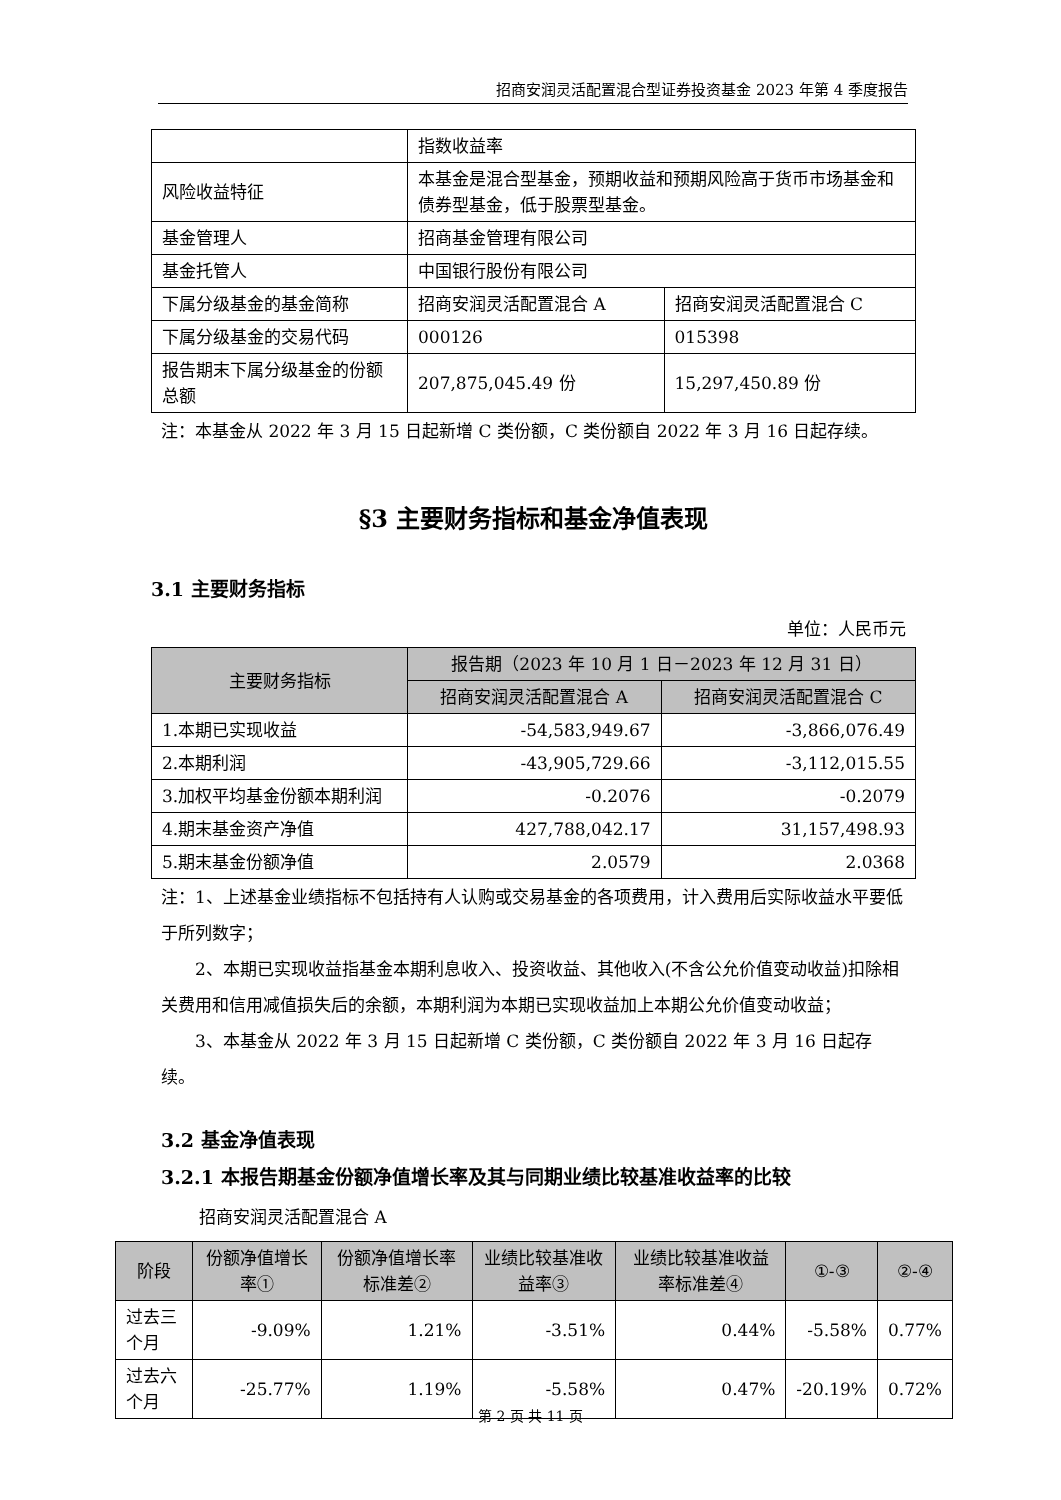招商安润灵活配置混合型证券投资基金 2023 年第 4 季度报告
| | 指数收益率 | |
| 风险收益特征 | 本基金是混合型基金，预期收益和预期风险高于货币市场基金和债券型基金，低于股票型基金。 | |
| 基金管理人 | 招商基金管理有限公司 | |
| 基金托管人 | 中国银行股份有限公司 | |
| 下属分级基金的基金简称 | 招商安润灵活配置混合 A | 招商安润灵活配置混合 C |
| 下属分级基金的交易代码 | 000126 | 015398 |
| 报告期末下属分级基金的份额总额 | 207,875,045.49 份 | 15,297,450.89 份 |
注：本基金从 2022 年 3 月 15 日起新增 C 类份额，C 类份额自 2022 年 3 月 16 日起存续。
§3 主要财务指标和基金净值表现
3.1 主要财务指标
单位：人民币元
| 主要财务指标 | 报告期（2023 年 10 月 1 日－2023 年 12 月 31 日） | |
| --- | --- | --- |
| | 招商安润灵活配置混合 A | 招商安润灵活配置混合 C |
| 1.本期已实现收益 | -54,583,949.67 | -3,866,076.49 |
| 2.本期利润 | -43,905,729.66 | -3,112,015.55 |
| 3.加权平均基金份额本期利润 | -0.2076 | -0.2079 |
| 4.期末基金资产净值 | 427,788,042.17 | 31,157,498.93 |
| 5.期末基金份额净值 | 2.0579 | 2.0368 |
注：1、上述基金业绩指标不包括持有人认购或交易基金的各项费用，计入费用后实际收益水平要低于所列数字；
2、本期已实现收益指基金本期利息收入、投资收益、其他收入(不含公允价值变动收益)扣除相关费用和信用减值损失后的余额，本期利润为本期已实现收益加上本期公允价值变动收益；
3、本基金从 2022 年 3 月 15 日起新增 C 类份额，C 类份额自 2022 年 3 月 16 日起存续。
3.2 基金净值表现
3.2.1 本报告期基金份额净值增长率及其与同期业绩比较基准收益率的比较
招商安润灵活配置混合 A
| 阶段 | 份额净值增长率① | 份额净值增长率标准差② | 业绩比较基准收益率③ | 业绩比较基准收益率标准差④ | ①-③ | ②-④ |
| --- | --- | --- | --- | --- | --- | --- |
| 过去三个月 | -9.09% | 1.21% | -3.51% | 0.44% | -5.58% | 0.77% |
| 过去六个月 | -25.77% | 1.19% | -5.58% | 0.47% | -20.19% | 0.72% |
第 2 页 共 11 页